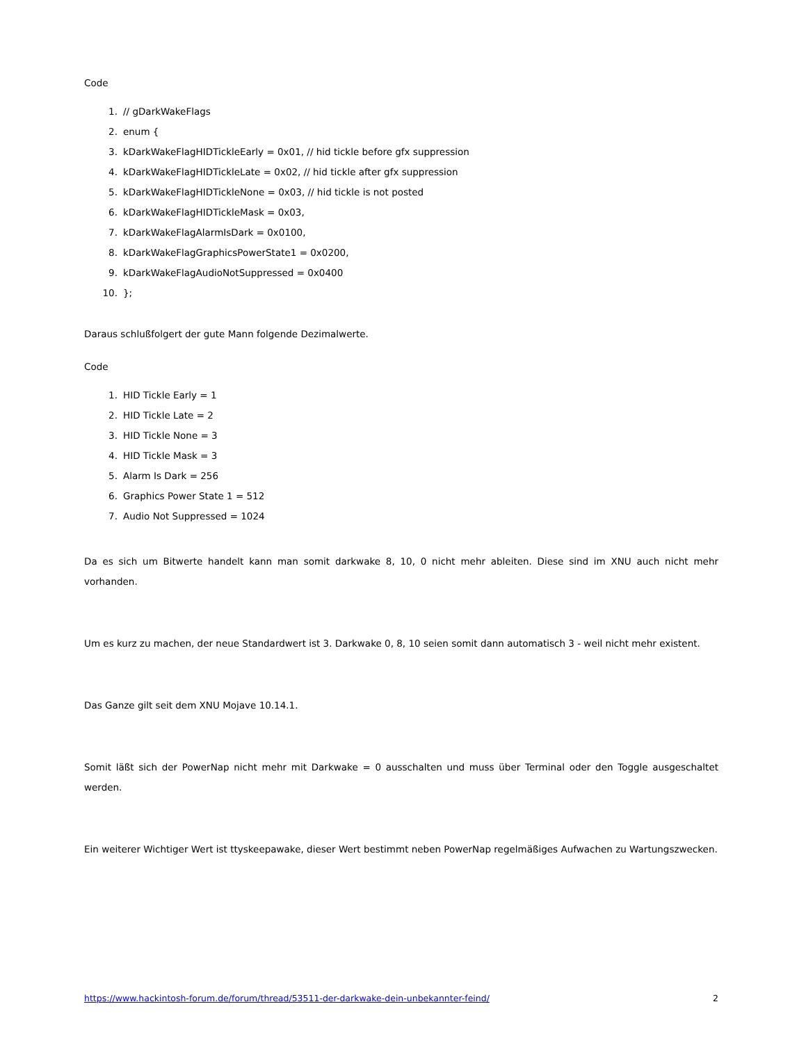Code
1. // gDarkWakeFlags
2. enum {
3. kDarkWakeFlagHIDTickleEarly = 0x01, // hid tickle before gfx suppression
4. kDarkWakeFlagHIDTickleLate = 0x02, // hid tickle after gfx suppression
5. kDarkWakeFlagHIDTickleNone = 0x03, // hid tickle is not posted
6. kDarkWakeFlagHIDTickleMask = 0x03,
7. kDarkWakeFlagAlarmIsDark = 0x0100,
8. kDarkWakeFlagGraphicsPowerState1 = 0x0200,
9. kDarkWakeFlagAudioNotSuppressed = 0x0400
10. };
Daraus schlußfolgert der gute Mann folgende Dezimalwerte.
Code
1. HID Tickle Early = 1
2. HID Tickle Late = 2
3. HID Tickle None = 3
4. HID Tickle Mask = 3
5. Alarm Is Dark = 256
6. Graphics Power State 1 = 512
7. Audio Not Suppressed = 1024
Da es sich um Bitwerte handelt kann man somit darkwake 8, 10, 0 nicht mehr ableiten. Diese sind im XNU auch nicht mehr vorhanden.
Um es kurz zu machen, der neue Standardwert ist 3. Darkwake 0, 8, 10 seien somit dann automatisch 3 - weil nicht mehr existent.
Das Ganze gilt seit dem XNU Mojave 10.14.1.
Somit läßt sich der PowerNap nicht mehr mit Darkwake = 0 ausschalten und muss über Terminal oder den Toggle ausgeschaltet werden.
Ein weiterer Wichtiger Wert ist ttyskeepawake, dieser Wert bestimmt neben PowerNap regelmäßiges Aufwachen zu Wartungszwecken.
https://www.hackintosh-forum.de/forum/thread/53511-der-darkwake-dein-unbekannter-feind/ 2